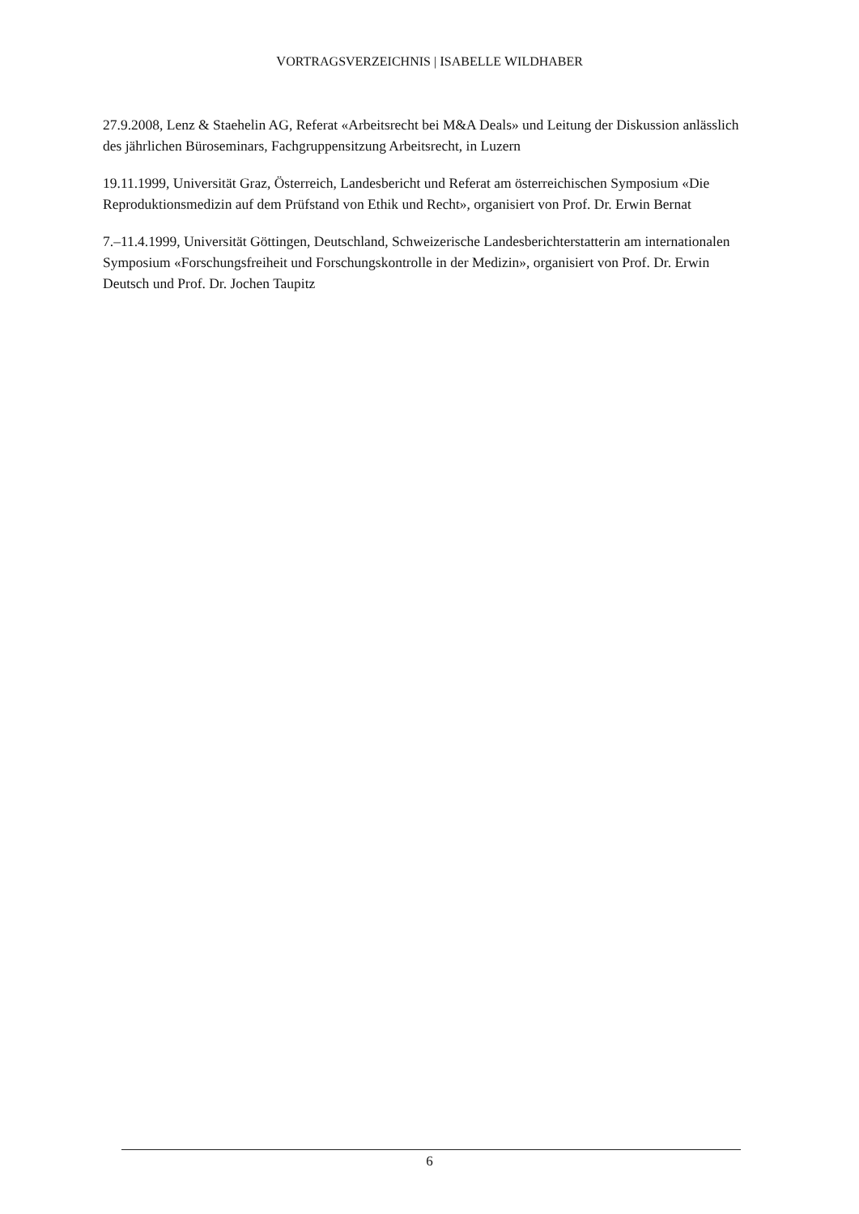VORTRAGSVERZEICHNIS | ISABELLE WILDHABER
27.9.2008, Lenz & Staehelin AG, Referat «Arbeitsrecht bei M&A Deals» und Leitung der Diskussion anlässlich des jährlichen Büroseminars, Fachgruppensitzung Arbeitsrecht, in Luzern
19.11.1999, Universität Graz, Österreich, Landesbericht und Referat am österreichischen Symposium «Die Reproduktionsmedizin auf dem Prüfstand von Ethik und Recht», organisiert von Prof. Dr. Erwin Bernat
7.–11.4.1999, Universität Göttingen, Deutschland, Schweizerische Landesberichterstatterin am internationalen Symposium «Forschungsfreiheit und Forschungskontrolle in der Medizin», organisiert von Prof. Dr. Erwin Deutsch und Prof. Dr. Jochen Taupitz
6